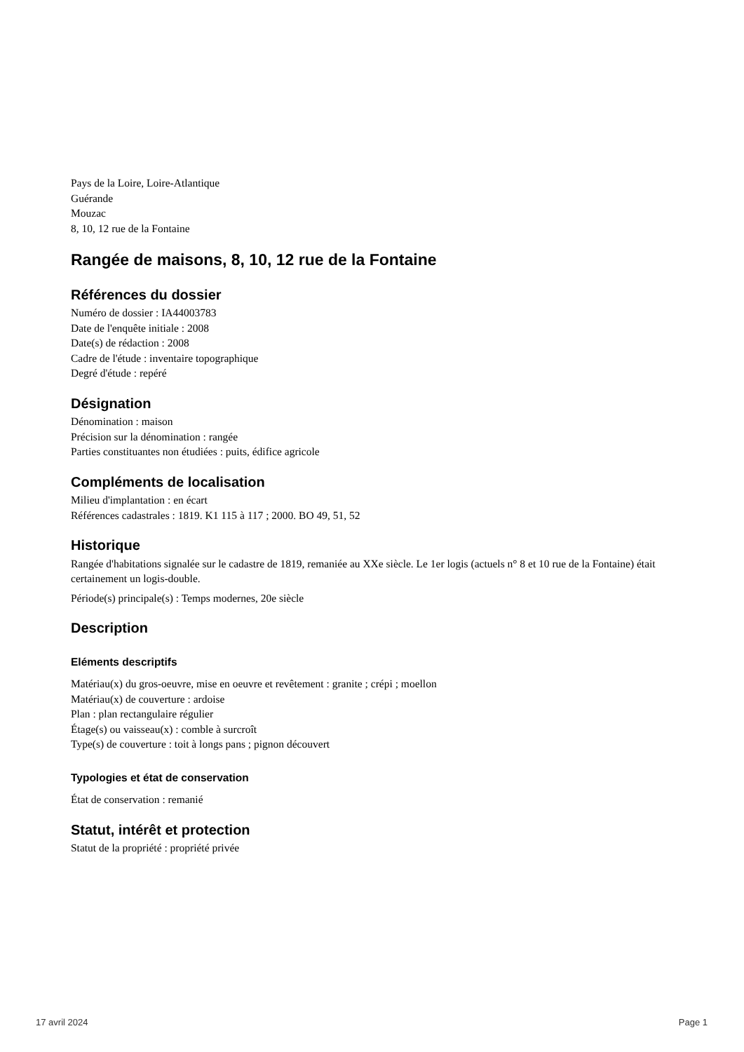Pays de la Loire, Loire-Atlantique
Guérande
Mouzac
8, 10, 12 rue de la Fontaine
Rangée de maisons, 8, 10, 12 rue de la Fontaine
Références du dossier
Numéro de dossier : IA44003783
Date de l'enquête initiale : 2008
Date(s) de rédaction : 2008
Cadre de l'étude : inventaire topographique
Degré d'étude : repéré
Désignation
Dénomination : maison
Précision sur la dénomination : rangée
Parties constituantes non étudiées : puits, édifice agricole
Compléments de localisation
Milieu d'implantation : en écart
Références cadastrales : 1819. K1 115 à 117 ; 2000. BO 49, 51, 52
Historique
Rangée d'habitations signalée sur le cadastre de 1819, remaniée au XXe siècle. Le 1er logis (actuels n° 8 et 10 rue de la Fontaine) était certainement un logis-double.
Période(s) principale(s) : Temps modernes, 20e siècle
Description
Eléments descriptifs
Matériau(x) du gros-oeuvre, mise en oeuvre et revêtement : granite ; crépi ; moellon
Matériau(x) de couverture : ardoise
Plan : plan rectangulaire régulier
Étage(s) ou vaisseau(x) : comble à surcroît
Type(s) de couverture : toit à longs pans ; pignon découvert
Typologies et état de conservation
État de conservation : remanié
Statut, intérêt et protection
Statut de la propriété : propriété privée
17 avril 2024 Page 1